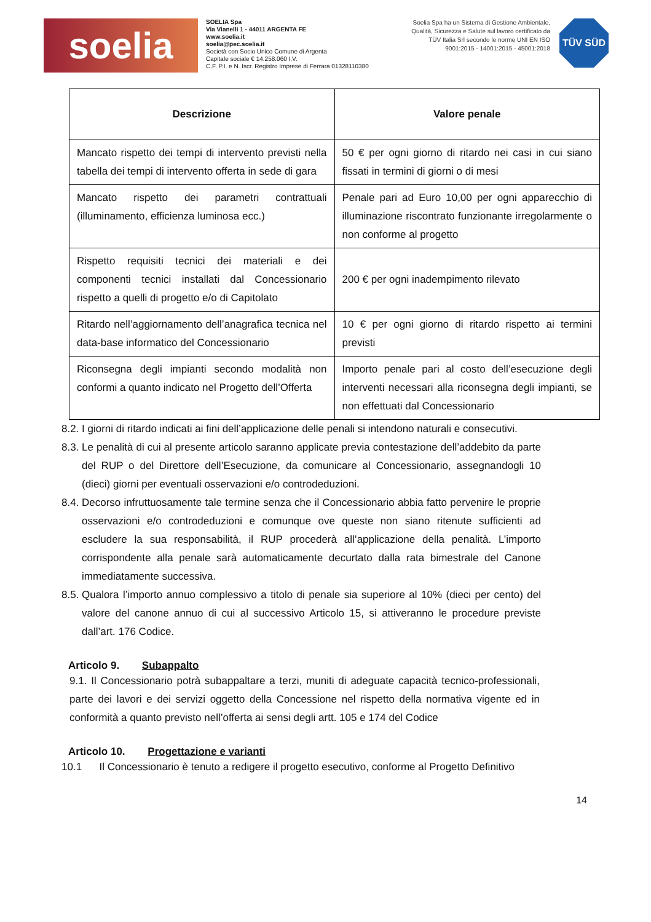soelia
SOELIA Spa
Via Vianelli 1 - 44011 ARGENTA FE
www.soelia.it
soelia@pec.soelia.it
Società con Socio Unico Comune di Argenta
Capitale sociale € 14.258.060 I.V.
C.F. P.I. e N. Iscr. Registro Imprese di Ferrara 01328110380
Soelia Spa ha un Sistema di Gestione Ambientale, Qualità, Sicurezza e Salute sul lavoro certificato da TÜV Italia Srl secondo le norme UNI EN ISO 9001:2015 - 14001:2015 - 45001:2018
TÜV SÜD
| Descrizione | Valore penale |
| --- | --- |
| Mancato rispetto dei tempi di intervento previsti nella tabella dei tempi di intervento offerta in sede di gara | 50 € per ogni giorno di ritardo nei casi in cui siano fissati in termini di giorni o di mesi |
| Mancato rispetto dei parametri contrattuali (illuminamento, efficienza luminosa ecc.) | Penale pari ad Euro 10,00 per ogni apparecchio di illuminazione riscontrato funzionante irregolarmente o non conforme al progetto |
| Rispetto requisiti tecnici dei materiali e dei componenti tecnici installati dal Concessionario rispetto a quelli di progetto e/o di Capitolato | 200 € per ogni inadempimento rilevato |
| Ritardo nell’aggiornamento dell’anagrafica tecnica nel data-base informatico del Concessionario | 10 € per ogni giorno di ritardo rispetto ai termini previsti |
| Riconsegna degli impianti secondo modalità non conformi a quanto indicato nel Progetto dell’Offerta | Importo penale pari al costo dell’esecuzione degli interventi necessari alla riconsegna degli impianti, se non effettuati dal Concessionario |
8.2. I giorni di ritardo indicati ai fini dell’applicazione delle penali si intendono naturali e consecutivi.
8.3. Le penalità di cui al presente articolo saranno applicate previa contestazione dell’addebito da parte del RUP o del Direttore dell’Esecuzione, da comunicare al Concessionario, assegnandogli 10 (dieci) giorni per eventuali osservazioni e/o controdeduzioni.
8.4. Decorso infruttuosamente tale termine senza che il Concessionario abbia fatto pervenire le proprie osservazioni e/o controdeduzioni e comunque ove queste non siano ritenute sufficienti ad escludere la sua responsabilità, il RUP procederà all’applicazione della penalità. L’importo corrispondente alla penale sarà automaticamente decurtato dalla rata bimestrale del Canone immediatamente successiva.
8.5. Qualora l’importo annuo complessivo a titolo di penale sia superiore al 10% (dieci per cento) del valore del canone annuo di cui al successivo Articolo 15, si attiveranno le procedure previste dall’art. 176 Codice.
Articolo 9. Subappalto
9.1. Il Concessionario potrà subappaltare a terzi, muniti di adeguate capacità tecnico-professionali, parte dei lavori e dei servizi oggetto della Concessione nel rispetto della normativa vigente ed in conformità a quanto previsto nell’offerta ai sensi degli artt. 105 e 174 del Codice
Articolo 10. Progettazione e varianti
10.1 Il Concessionario è tenuto a redigere il progetto esecutivo, conforme al Progetto Definitivo
14